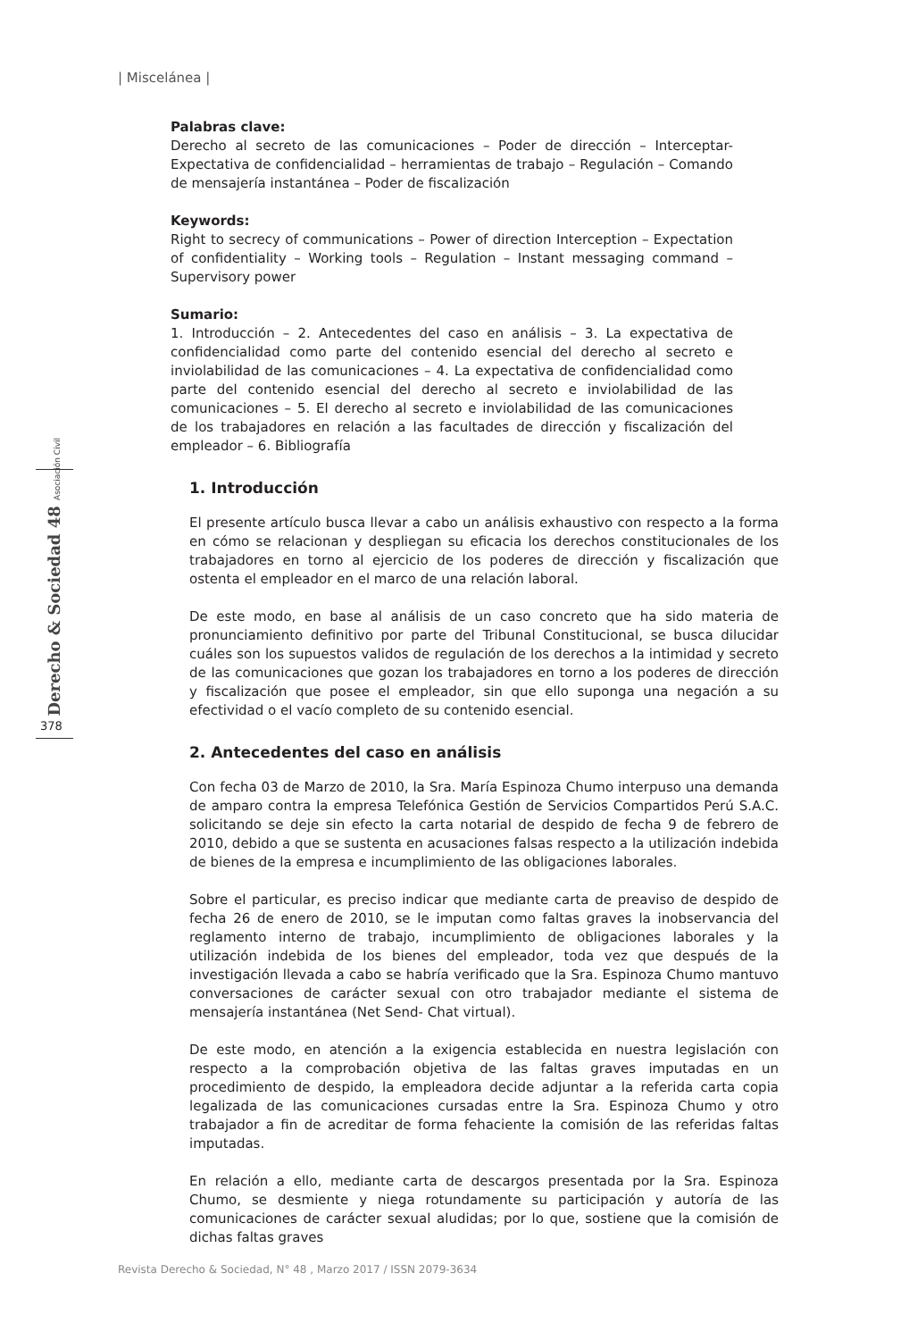| Miscelánea |
Derecho & Sociedad 48 Asociación Civil
378
Palabras clave:
Derecho al secreto de las comunicaciones – Poder de dirección – Interceptar- Expectativa de confidencialidad – herramientas de trabajo – Regulación – Comando de mensajería instantánea – Poder de fiscalización
Keywords:
Right to secrecy of communications – Power of direction Interception – Expectation of confidentiality – Working tools – Regulation – Instant messaging command – Supervisory power
Sumario:
1. Introducción – 2. Antecedentes del caso en análisis – 3. La expectativa de confidencialidad como parte del contenido esencial del derecho al secreto e inviolabilidad de las comunicaciones – 4. La expectativa de confidencialidad como parte del contenido esencial del derecho al secreto e inviolabilidad de las comunicaciones – 5. El derecho al secreto e inviolabilidad de las comunicaciones de los trabajadores en relación a las facultades de dirección y fiscalización del empleador – 6. Bibliografía
1. Introducción
El presente artículo busca llevar a cabo un análisis exhaustivo con respecto a la forma en cómo se relacionan y despliegan su eficacia los derechos constitucionales de los trabajadores en torno al ejercicio de los poderes de dirección y fiscalización que ostenta el empleador en el marco de una relación laboral.
De este modo, en base al análisis de un caso concreto que ha sido materia de pronunciamiento definitivo por parte del Tribunal Constitucional, se busca dilucidar cuáles son los supuestos validos de regulación de los derechos a la intimidad y secreto de las comunicaciones que gozan los trabajadores en torno a los poderes de dirección y fiscalización que posee el empleador, sin que ello suponga una negación a su efectividad o el vacío completo de su contenido esencial.
2. Antecedentes del caso en análisis
Con fecha 03 de Marzo de 2010, la Sra. María Espinoza Chumo interpuso una demanda de amparo contra la empresa Telefónica Gestión de Servicios Compartidos Perú S.A.C. solicitando se deje sin efecto la carta notarial de despido de fecha 9 de febrero de 2010, debido a que se sustenta en acusaciones falsas respecto a la utilización indebida de bienes de la empresa e incumplimiento de las obligaciones laborales.
Sobre el particular, es preciso indicar que mediante carta de preaviso de despido de fecha 26 de enero de 2010, se le imputan como faltas graves la inobservancia del reglamento interno de trabajo, incumplimiento de obligaciones laborales y la utilización indebida de los bienes del empleador, toda vez que después de la investigación llevada a cabo se habría verificado que la Sra. Espinoza Chumo mantuvo conversaciones de carácter sexual con otro trabajador mediante el sistema de mensajería instantánea (Net Send- Chat virtual).
De este modo, en atención a la exigencia establecida en nuestra legislación con respecto a la comprobación objetiva de las faltas graves imputadas en un procedimiento de despido, la empleadora decide adjuntar a la referida carta copia legalizada de las comunicaciones cursadas entre la Sra. Espinoza Chumo y otro trabajador a fin de acreditar de forma fehaciente la comisión de las referidas faltas imputadas.
En relación a ello, mediante carta de descargos presentada por la Sra. Espinoza Chumo, se desmiente y niega rotundamente su participación y autoría de las comunicaciones de carácter sexual aludidas; por lo que, sostiene que la comisión de dichas faltas graves
Revista Derecho & Sociedad, N° 48 , Marzo 2017 / ISSN 2079-3634